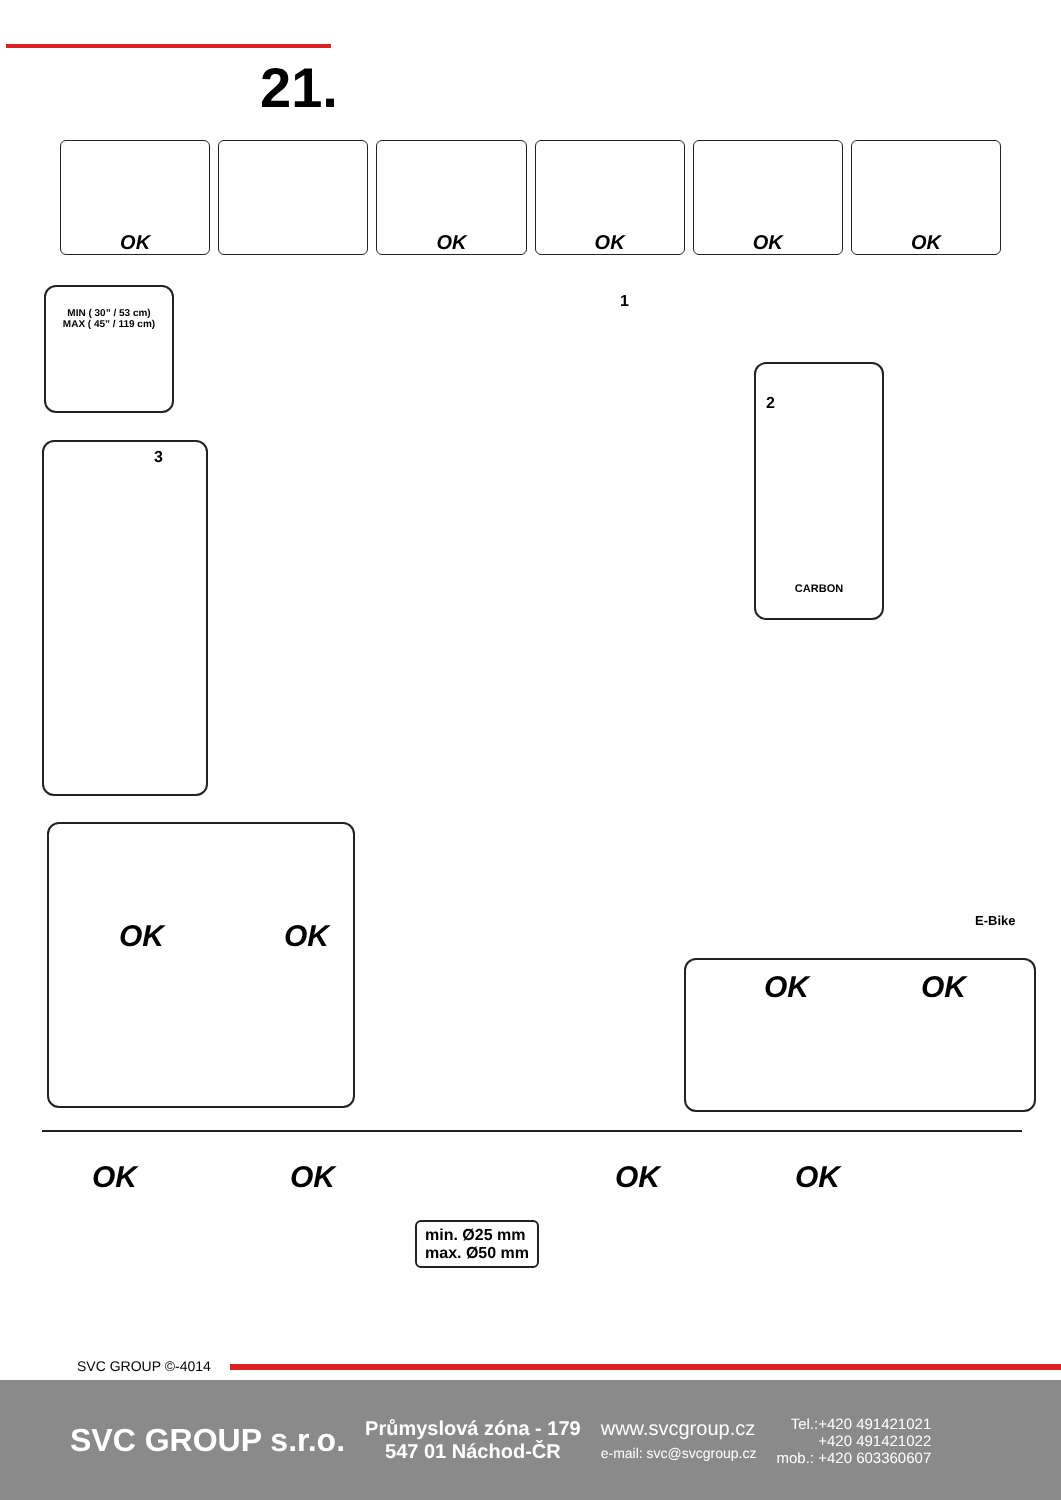21.
OK OK OK OK OK
MIN ( 30” / 53 cm)
MAX ( 45” / 119 cm)
1
2
CARBON
3
OK OK
OK OK
E-Bike
OK OK OK OK
min. Ø25 mm
max. Ø50 mm
SVC GROUP ©-4014
SVC GROUP s.r.o.
Průmyslová zóna - 179
547 01 Náchod-ČR
www.svcgroup.cz
e-mail: svc@svcgroup.cz
Tel.:+420 491421021
+420 491421022
mob.: +420 603360607